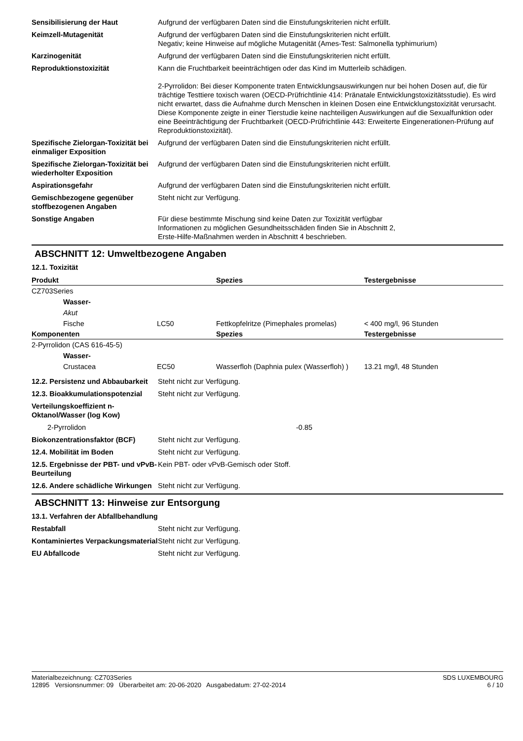Sensibilisierung der Haut Aufgrund der verfügbaren Daten sind die Einstufungskriterien nicht erfüllt.
Keimzell-Mutagenität Aufgrund der verfügbaren Daten sind die Einstufungskriterien nicht erfüllt.
Negativ; keine Hinweise auf mögliche Mutagenität (Ames-Test: Salmonella typhimurium)
Karzinogenität Aufgrund der verfügbaren Daten sind die Einstufungskriterien nicht erfüllt.
Reproduktionstoxizität Kann die Fruchtbarkeit beeinträchtigen oder das Kind im Mutterleib schädigen.
2-Pyrrolidon: Bei dieser Komponente traten Entwicklungsauswirkungen nur bei hohen Dosen auf, die für trächtige Testtiere toxisch waren (OECD-Prüfrichtlinie 414: Pränatale Entwicklungstoxizitätsstudie). Es wird nicht erwartet, dass die Aufnahme durch Menschen in kleinen Dosen eine Entwicklungstoxizität verursacht. Diese Komponente zeigte in einer Tierstudie keine nachteiligen Auswirkungen auf die Sexualfunktion oder eine Beeinträchtigung der Fruchtbarkeit (OECD-Prüfrichtlinie 443: Erweiterte Eingenerationen-Prüfung auf Reproduktionstoxizität).
Spezifische Zielorgan-Toxizität bei einmaliger Exposition
Aufgrund der verfügbaren Daten sind die Einstufungskriterien nicht erfüllt.
Spezifische Zielorgan-Toxizität bei wiederholter Exposition
Aufgrund der verfügbaren Daten sind die Einstufungskriterien nicht erfüllt.
Aspirationsgefahr Aufgrund der verfügbaren Daten sind die Einstufungskriterien nicht erfüllt.
Gemischbezogene gegenüber stoffbezogenen Angaben
Steht nicht zur Verfügung.
Sonstige Angaben Für diese bestimmte Mischung sind keine Daten zur Toxizität verfügbar
Informationen zu möglichen Gesundheitsschäden finden Sie in Abschnitt 2,
Erste-Hilfe-Maßnahmen werden in Abschnitt 4 beschrieben.
ABSCHNITT 12: Umweltbezogene Angaben
12.1. Toxizität
| Produkt | | | Spezies | Testergebnisse |
| --- | --- | --- | --- | --- |
| CZ703Series | | | | |
| | Wasser- | | | |
| | Akut | | | |
| | Fische | LC50 | Fettkopfelritze (Pimephales promelas) | < 400 mg/l, 96 Stunden |
| Komponenten | | | Spezies | Testergebnisse |
| 2-Pyrrolidon (CAS 616-45-5) | | | | |
| | Wasser- | | | |
| | Crustacea | EC50 | Wasserfloh (Daphnia pulex (Wasserfloh) ) | 13.21 mg/l, 48 Stunden |
12.2. Persistenz und Abbaubarkeit
Steht nicht zur Verfügung.
12.3. Bioakkumulationspotenzial
Steht nicht zur Verfügung.
Verteilungskoeffizient n-Oktanol/Wasser (log Kow)
2-Pyrrolidon -0.85
Biokonzentrationsfaktor (BCF) Steht nicht zur Verfügung.
12.4. Mobilität im Boden Steht nicht zur Verfügung.
12.5. Ergebnisse der PBT- und vPvB-Beurteilung
Kein PBT- oder vPvB-Gemisch oder Stoff.
12.6. Andere schädliche Wirkungen
Steht nicht zur Verfügung.
ABSCHNITT 13: Hinweise zur Entsorgung
13.1. Verfahren der Abfallbehandlung
Restabfall Steht nicht zur Verfügung.
Kontaminiertes Verpackungsmaterial
Steht nicht zur Verfügung.
EU Abfallcode Steht nicht zur Verfügung.
Materialbezeichnung: CZ703Series
12895 Versionsnummer: 09 Überarbeitet am: 20-06-2020 Ausgabedatum: 27-02-2014
SDS LUXEMBOURG
6 / 10